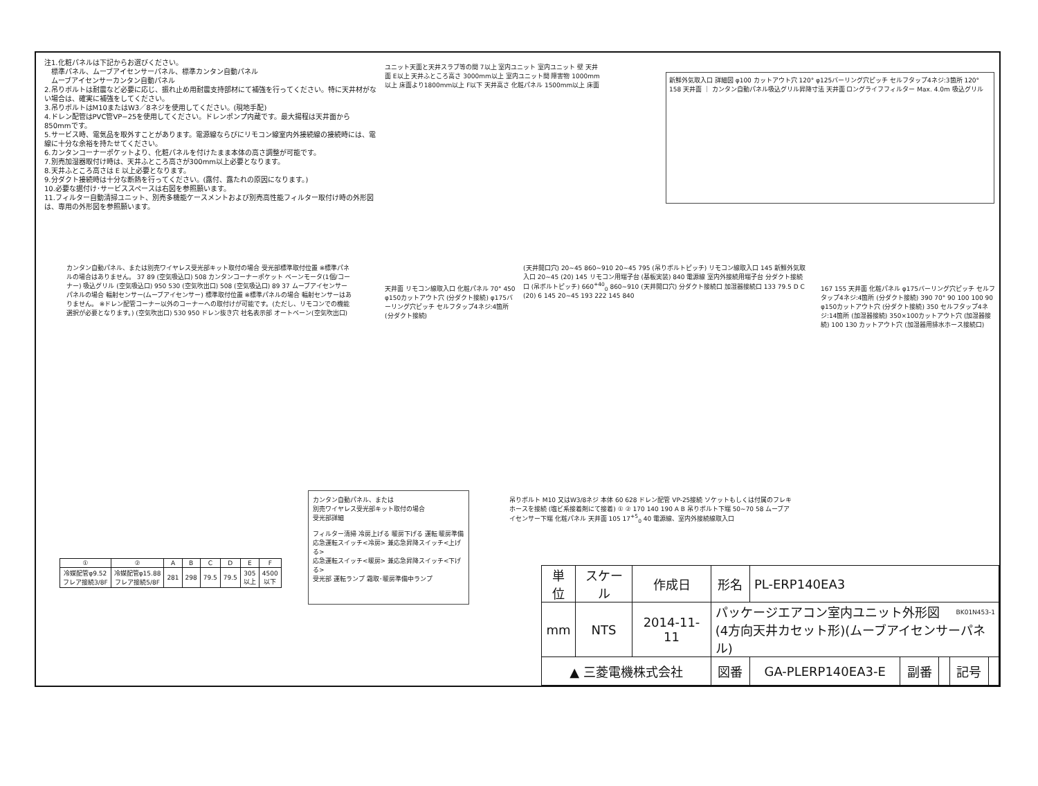注1.化粧パネルは下記からお選びください。
　標準パネル、ムーブアイセンサーパネル、標準カンタン自動パネル
　ムーブアイセンサーカンタン自動パネル
2.吊りボルトは耐震など必要に応じ、振れ止め用耐震支持部材にて補強を行ってください。特に天井材がない場合は、確実に補強をしてください。
3.吊りボルトはM10またはW3／8ネジを使用してください。(現地手配)
4.ドレン配管はPVC管VP−25を使用してください。ドレンポンプ内蔵です。最大揚程は天井面から850mmです。
5.サービス時、電気品を取外すことがあります。電源線ならびにリモコン線室内外接続線の接続時には、電線に十分な余裕を持たせてください。
6.カンタンコーナーポケットより、化粧パネルを付けたまま本体の高さ調整が可能です。
7.別売加湿器取付け時は、天井ふところ高さが300mm以上必要となります。
8.天井ふところ高さは E 以上必要となります。
9.分ダクト接続時は十分な断熱を行ってください。(露付、露たれの原因になります。)
10.必要な据付け･サービススペースは右図を参照願います。
11.フィルター自動清掃ユニット、別売多機能ケースメントおよび別売高性能フィルター取付け時の外形図は、専用の外形図を参照願います。
ユニット天面と天井スラブ等の間 7以上 室内ユニット 室内ユニット 壁 天井面 E以上 天井ふところ高さ 3000mm以上 室内ユニット間 障害物 1000mm以上 床面より1800mm以上 F以下 天井高さ 化粧パネル 1500mm以上 床面
新鮮外気取入口 詳細図 φ100 カットアウト穴 120° φ125バーリング穴ピッチ セルフタップ4ネジ:3箇所 120° 158 天井面 ｜ カンタン自動パネル吸込グリル昇降寸法 天井面 ロングライフフィルター Max. 4.0m 吸込グリル
カンタン自動パネル、または別売ワイヤレス受光部キット取付の場合 受光部標準取付位置 ※標準パネルの場合はありません。 37 89 (空気吸込口) 508 カンタンコーナーポケット ベーンモータ(1個/コーナー) 吸込グリル (空気吸込口) 950 530 (空気吹出口) 508 (空気吸込口) 89 37 ムーブアイセンサーパネルの場合 輻射センサー(ムーブアイセンサー) 標準取付位置 ※標準パネルの場合 輻射センサーはありません。 ※ドレン配管コーナー以外のコーナーへの取付けが可能です。(ただし、リモコンでの機能選択が必要となります。) (空気吹出口) 530 950 ドレン抜き穴 社名表示部 オートベーン(空気吹出口)
天井面 リモコン線取入口 化粧パネル 70° 450 φ150カットアウト穴 (分ダクト接続) φ175バーリング穴ピッチ セルフタップ4ネジ:4箇所 (分ダクト接続)
(天井開口穴) 20~45 860~910 20~45 795 (吊りボルトピッチ) リモコン線取入口 145 新鮮外気取入口 20~45 (20) 145 リモコン用端子台 (基板実装) 840 電源線 室内外接続用端子台 分ダクト接続口 (吊ボルトピッチ) 660<sup>+40</sup><sub>0</sub> 860~910 (天井開口穴) 分ダクト接続口 加湿器接続口 133 79.5 D C (20) 6 145 20~45 193 222 145 840
167 155 天井面 化粧パネル φ175バーリング穴ピッチ セルフタップ4ネジ:4箇所 (分ダクト接続) 390 70° 90 100 100 90 φ150カットアウト穴 (分ダクト接続) 350 セルフタップ4ネジ:14箇所 (加湿器接続) 350×100カットアウト穴 (加湿器接続) 100 130 カットアウト穴 (加湿器用排水ホース接続口)
吊りボルト M10 又はW3/8ネジ 本体 60 628 ドレン配管 VP-25接続 ソケットもしくは付属のフレキホースを接続 (塩ビ系接着剤にて接着) ① ② 170 140 190 A B 吊りボルト下端 50~70 58 ムーブアイセンサー下端 化粧パネル 天井面 105 17<sup>+5</sup><sub>0</sub> 40 電源線、室内外接続線取入口
| ① | ② | A | B | C | D | E | F |
| --- | --- | --- | --- | --- | --- | --- | --- |
| 冷媒配管φ9.52 フレア接続3/8F | 冷媒配管φ15.88 フレア接続5/8F | 281 | 298 | 79.5 | 79.5 | 305 以上 | 4500 以下 |
カンタン自動パネル、または
別売ワイヤレス受光部キット取付の場合
受光部詳細
フィルター清掃 冷房上げる 暖房下げる 運転 暖房準備
応急運転スイッチ<冷房> 兼応急昇降スイッチ<上げる>
応急運転スイッチ<暖房> 兼応急昇降スイッチ<下げる>
受光部 運転ランプ 霜取･暖房準備中ランプ
BK01N453-1
| 単位 | スケール | 作成日 | 形名 | PL-ERP140EA3 | | | | |
| mm | NTS | 2014-11-11 | パッケージエアコン室内ユニット外形図 (4方向天井カセット形)(ムーブアイセンサーパネル) | | | | | |
| ▲ 三菱電機株式会社 | | | 図番 | GA-PLERP140EA3-E | 副番 | | 記号 | |